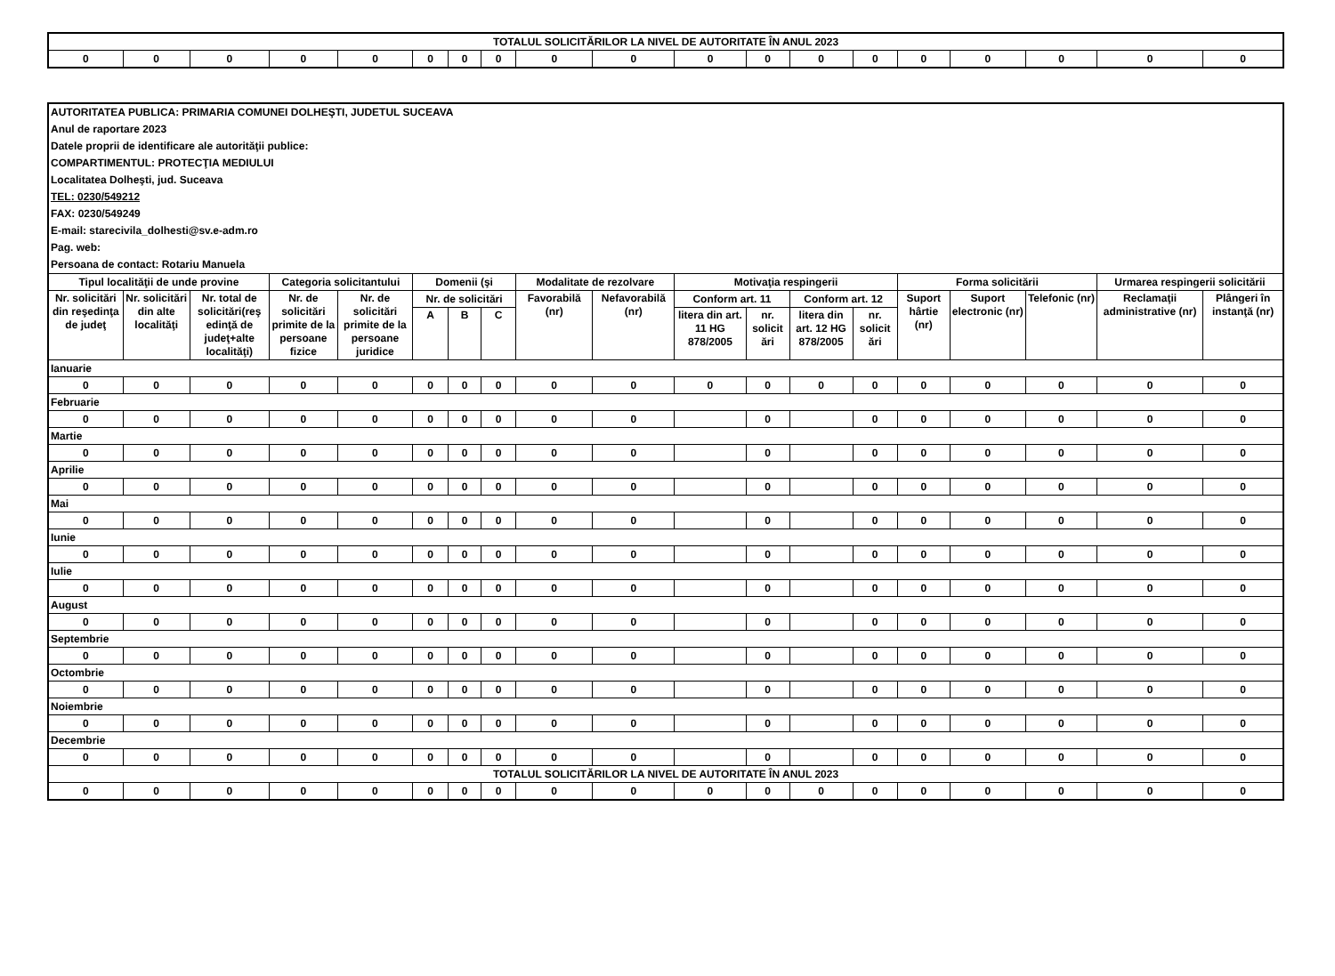| TOTALUL SOLICITĂRILOR LA NIVEL DE AUTORITATE ÎN ANUL 2023 | | | | | | | | | | | | | | | | | | |
| 0 | 0 | 0 | 0 | 0 | 0 | 0 | 0 | 0 | 0 | 0 | 0 | 0 | 0 | 0 | 0 | 0 | 0 | 0 |
| AUTORITATEA PUBLICA: PRIMARIA COMUNEI DOLHEŞTI, JUDETUL SUCEAVA | | | | | | | | | | | | | | | | | | |
| Anul de raportare 2023 | | | | | | | | | | | | | | | | | | |
| Datele proprii de identificare ale autorităţii publice: | | | | | | | | | | | | | | | | | | |
| COMPARTIMENTUL: PROTECŢIA MEDIULUI | | | | | | | | | | | | | | | | | | |
| Localitatea Dolheşti, jud. Suceava | | | | | | | | | | | | | | | | | | |
| TEL: 0230/549212 | | | | | | | | | | | | | | | | | | |
| FAX: 0230/549249 | | | | | | | | | | | | | | | | | | |
| E-mail: starecivila_dolhesti@sv.e-adm.ro | | | | | | | | | | | | | | | | | | |
| Pag. web: | | | | | | | | | | | | | | | | | | |
| Persoana de contact: Rotariu Manuela | | | | | | | | | | | | | | | | | | |
| Tipul localităţii de unde provine | | | Categoria solicitantului | | Domenii (şi | | | Modalitate de rezolvare | | Motivaţia respingerii | | | | Forma solicitării | | | Urmarea respingerii solicitării | |
| Nr. solicitări din reşedinţa de judeţ | Nr. solicitări din alte localităţi | Nr. total de solicitări(reş edinţă de judeţ+alte localităţi) | Nr. de solicitări primite de la persoane fizice | Nr. de solicitări primite de la persoane juridice | Nr. de solicitări | | | Favorabilă (nr) | Nefavorabilă (nr) | Conform art. 11 | | Conform art. 12 | | Suport hârtie (nr) | Suport electronic (nr) | Telefonic (nr) | Reclamaţii administrative (nr) | Plângeri în instanţă (nr) |
| | | | | | A | B | C | | | litera din art. 11 HG 878/2005 | nr. solicit ări | litera din art. 12 HG 878/2005 | nr. solicit ări | | | | | |
| Ianuarie | | | | | | | | | | | | | | | | | | |
| 0 | 0 | 0 | 0 | 0 | 0 | 0 | 0 | 0 | 0 | 0 | 0 | 0 | 0 | 0 | 0 | 0 | 0 | 0 |
| Februarie | | | | | | | | | | | | | | | | | | |
| 0 | 0 | 0 | 0 | 0 | 0 | 0 | 0 | 0 | 0 | | 0 | | 0 | 0 | 0 | 0 | 0 | 0 |
| Martie | | | | | | | | | | | | | | | | | | |
| 0 | 0 | 0 | 0 | 0 | 0 | 0 | 0 | 0 | 0 | | 0 | | 0 | 0 | 0 | 0 | 0 | 0 |
| Aprilie | | | | | | | | | | | | | | | | | | |
| 0 | 0 | 0 | 0 | 0 | 0 | 0 | 0 | 0 | 0 | | 0 | | 0 | 0 | 0 | 0 | 0 | 0 |
| Mai | | | | | | | | | | | | | | | | | | |
| 0 | 0 | 0 | 0 | 0 | 0 | 0 | 0 | 0 | 0 | | 0 | | 0 | 0 | 0 | 0 | 0 | 0 |
| Iunie | | | | | | | | | | | | | | | | | | |
| 0 | 0 | 0 | 0 | 0 | 0 | 0 | 0 | 0 | 0 | | 0 | | 0 | 0 | 0 | 0 | 0 | 0 |
| Iulie | | | | | | | | | | | | | | | | | | |
| 0 | 0 | 0 | 0 | 0 | 0 | 0 | 0 | 0 | 0 | | 0 | | 0 | 0 | 0 | 0 | 0 | 0 |
| August | | | | | | | | | | | | | | | | | | |
| 0 | 0 | 0 | 0 | 0 | 0 | 0 | 0 | 0 | 0 | | 0 | | 0 | 0 | 0 | 0 | 0 | 0 |
| Septembrie | | | | | | | | | | | | | | | | | | |
| 0 | 0 | 0 | 0 | 0 | 0 | 0 | 0 | 0 | 0 | | 0 | | 0 | 0 | 0 | 0 | 0 | 0 |
| Octombrie | | | | | | | | | | | | | | | | | | |
| 0 | 0 | 0 | 0 | 0 | 0 | 0 | 0 | 0 | 0 | | 0 | | 0 | 0 | 0 | 0 | 0 | 0 |
| Noiembrie | | | | | | | | | | | | | | | | | | |
| 0 | 0 | 0 | 0 | 0 | 0 | 0 | 0 | 0 | 0 | | 0 | | 0 | 0 | 0 | 0 | 0 | 0 |
| Decembrie | | | | | | | | | | | | | | | | | | |
| 0 | 0 | 0 | 0 | 0 | 0 | 0 | 0 | 0 | 0 | | 0 | | 0 | 0 | 0 | 0 | 0 | 0 |
| TOTALUL SOLICITĂRILOR LA NIVEL DE AUTORITATE ÎN ANUL 2023 | | | | | | | | | | | | | | | | | | |
| 0 | 0 | 0 | 0 | 0 | 0 | 0 | 0 | 0 | 0 | 0 | 0 | 0 | 0 | 0 | 0 | 0 | 0 | 0 |